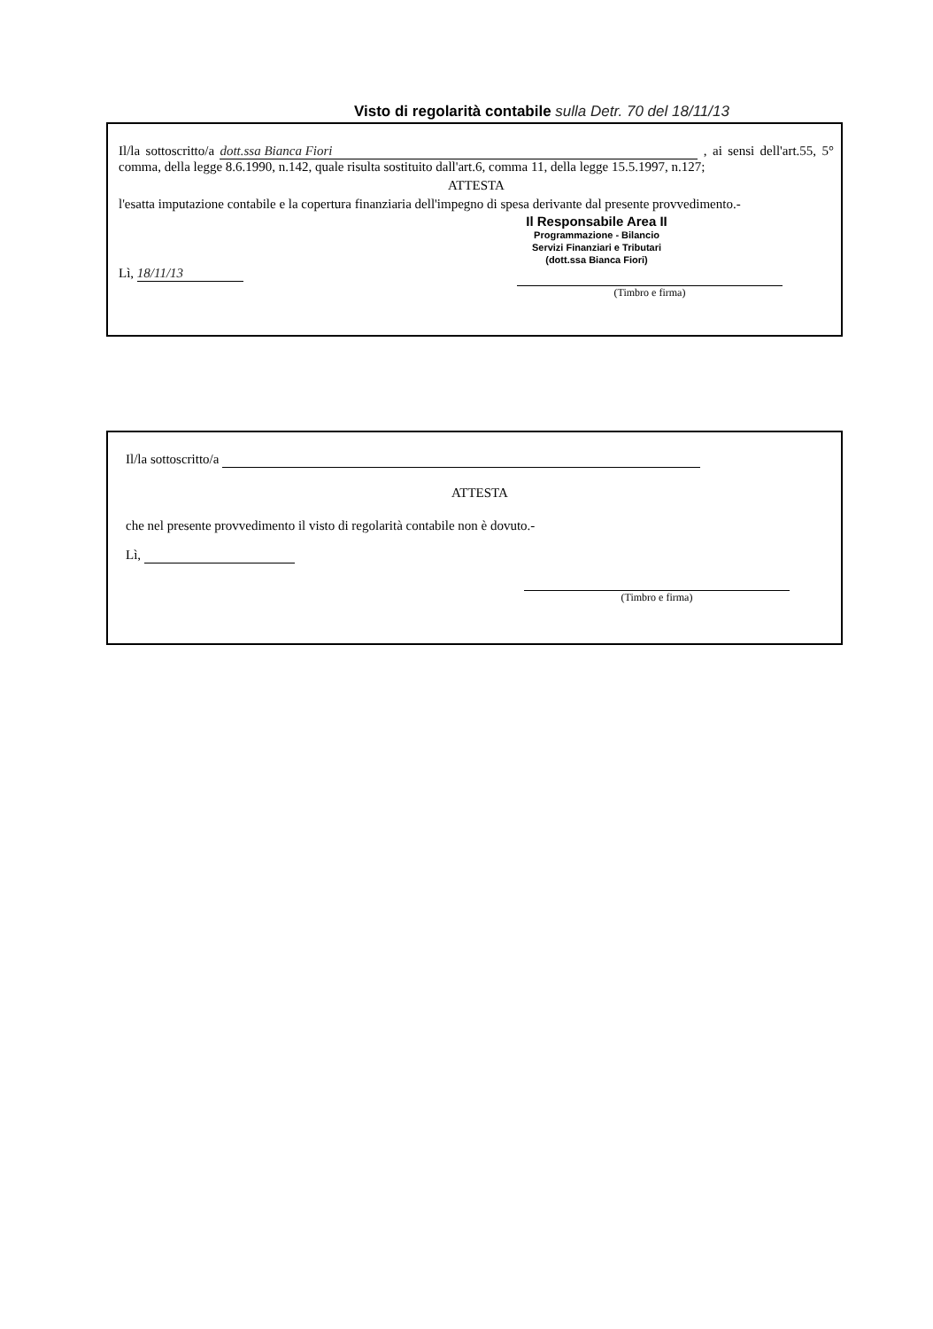Visto di regolarità contabile sulla Detr. 70 del 18/11/13
Il/la sottoscritto/a dott.ssa Bianca Fiori , ai sensi dell'art.55, 5° comma, della legge 8.6.1990, n.142, quale risulta sostituito dall'art.6, comma 11, della legge 15.5.1997, n.127;
ATTESTA
l'esatta imputazione contabile e la copertura finanziaria dell'impegno di spesa derivante dal presente provvedimento.-
Il Responsabile Area II
Programmazione - Bilancio
Servizi Finanziari e Tributari
(dott.ssa Bianca Fiori)
Lì, 18/11/13
(Timbro e firma)
Il/la sottoscritto/a
ATTESTA
che nel presente provvedimento il visto di regolarità contabile non è dovuto.-
Lì,
(Timbro e firma)